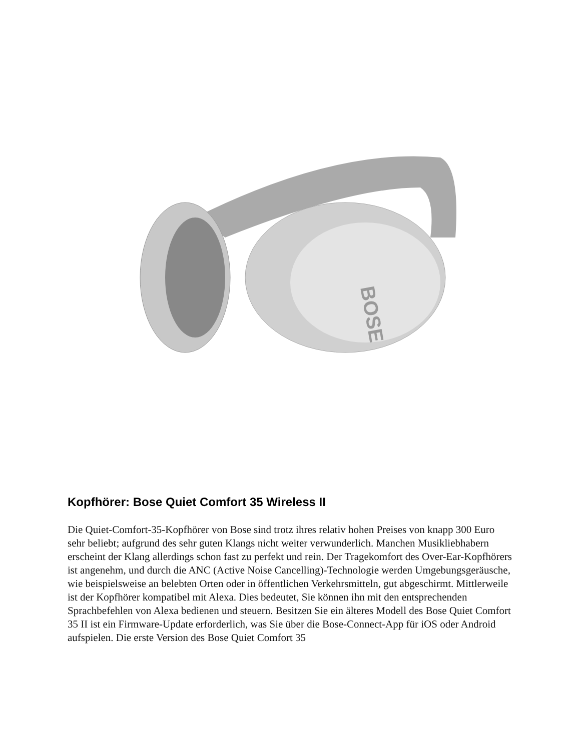BOSE
Kopfhörer: Bose Quiet Comfort 35 Wireless II
Die Quiet-Comfort-35-Kopfhörer von Bose sind trotz ihres relativ hohen Preises von knapp 300 Euro sehr beliebt; aufgrund des sehr guten Klangs nicht weiter verwunderlich. Manchen Musikliebhabern erscheint der Klang allerdings schon fast zu perfekt und rein. Der Tragekomfort des Over-Ear-Kopfhörers ist angenehm, und durch die ANC (Active Noise Cancelling)-Technologie werden Umgebungsgeräusche, wie beispielsweise an belebten Orten oder in öffentlichen Verkehrsmitteln, gut abgeschirmt. Mittlerweile ist der Kopfhörer kompatibel mit Alexa. Dies bedeutet, Sie können ihn mit den entsprechenden Sprachbefehlen von Alexa bedienen und steuern. Besitzen Sie ein älteres Modell des Bose Quiet Comfort 35 II ist ein Firmware-Update erforderlich, was Sie über die Bose-Connect-App für iOS oder Android aufspielen. Die erste Version des Bose Quiet Comfort 35